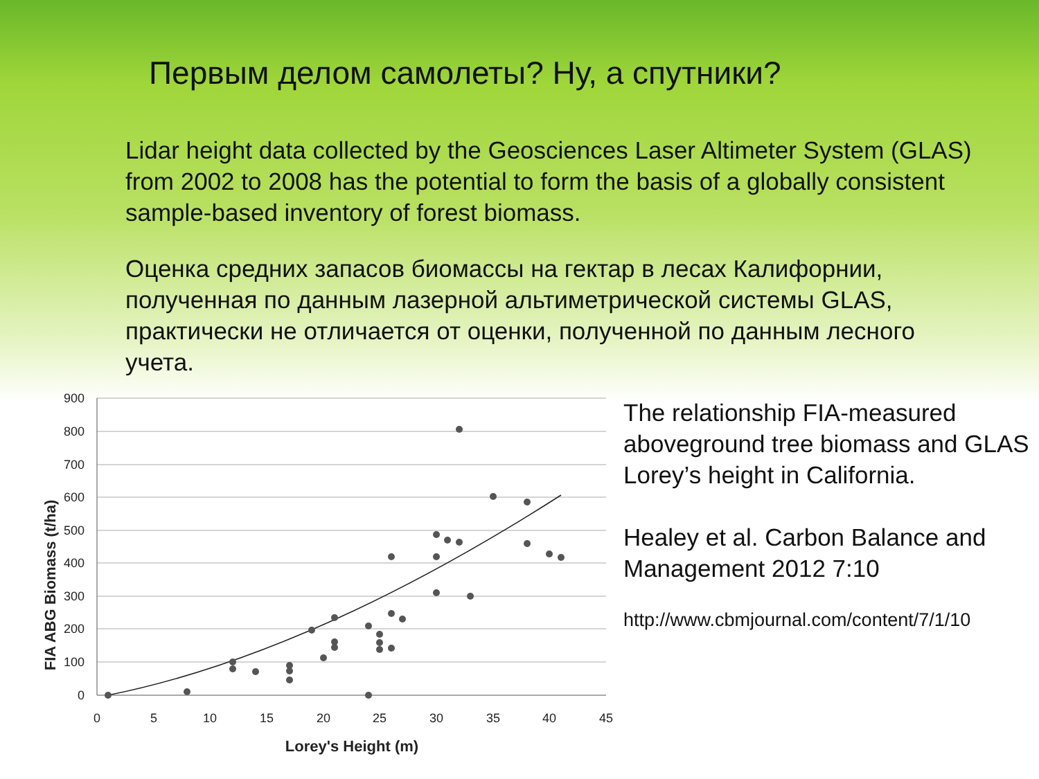Первым делом самолеты? Ну, а спутники?
Lidar height data collected by the Geosciences Laser Altimeter System (GLAS) from 2002 to 2008 has the potential to form the basis of a globally consistent sample-based inventory of forest biomass.
Оценка средних запасов биомассы на гектар в лесах Калифорнии, полученная по данным лазерной альтиметрической системы GLAS, практически не отличается от оценки, полученной по данным лесного учета.
900
800
700
600
500
400
300
200
100
0
0
5
10
15
20
25
30
35
40
45
Lorey's Height (m)
FIA ABG Biomass (t/ha)
The relationship FIA-measured aboveground tree biomass and GLAS Lorey’s height in California.
Healey et al. Carbon Balance and Management 2012 7:10
http://www.cbmjournal.com/content/7/1/10